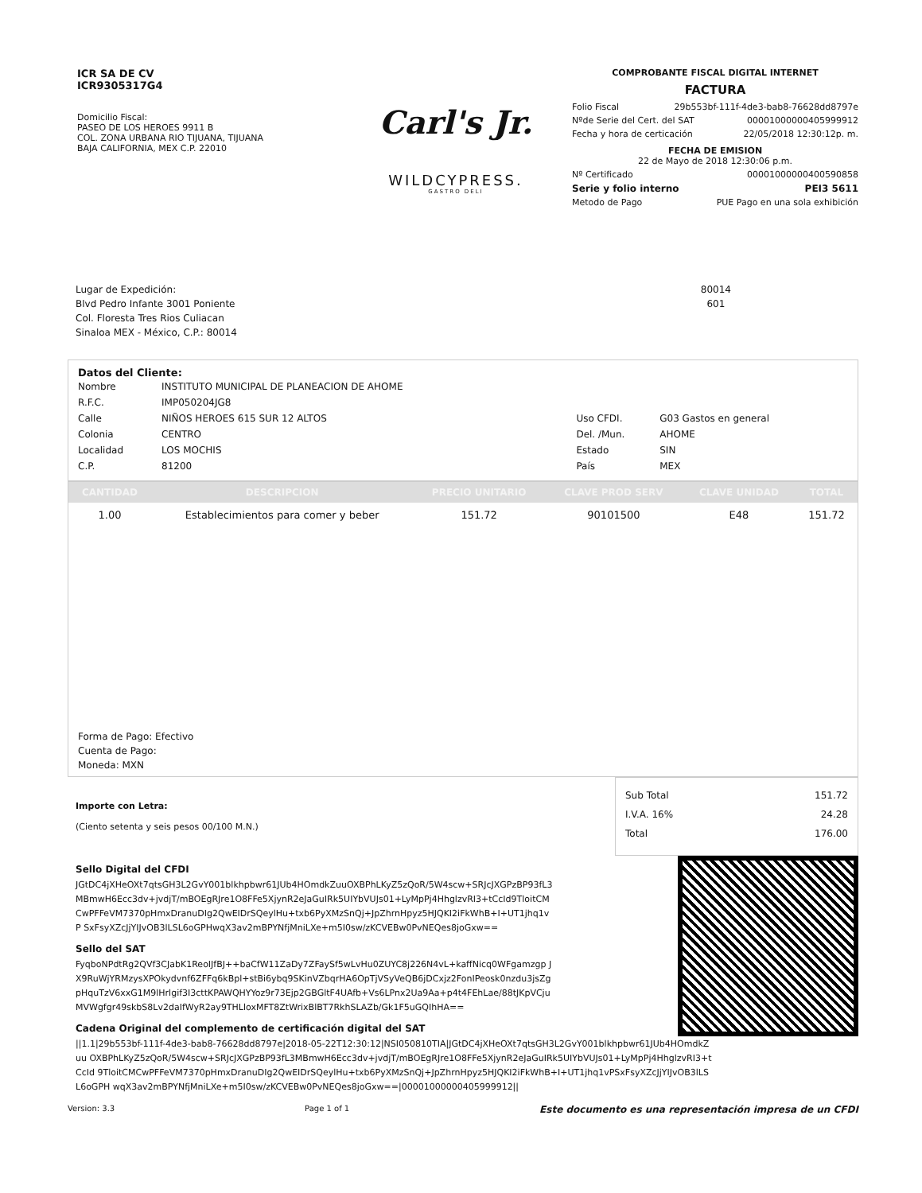ICR SA DE CV
ICR9305317G4
Domicilio Fiscal:
PASEO DE LOS HEROES 9911 B
COL. ZONA URBANA RIO TIJUANA, TIJUANA
BAJA CALIFORNIA, MEX C.P. 22010
Carl's Jr.
WILDCYPRESS.
GASTRO DELI
COMPROBANTE FISCAL DIGITAL INTERNET
FACTURA
Folio Fiscal 29b553bf-111f-4de3-bab8-76628dd8797e
Nºde Serie del Cert. del SAT 00001000000405999912
Fecha y hora de certicación 22/05/2018 12:30:12p. m.
FECHA DE EMISION
22 de Mayo de 2018 12:30:06 p.m.
Nº Certificado 00001000000400590858
Serie y folio interno PEI3 5611
Metodo de Pago PUE Pago en una sola exhibición
Lugar de Expedición:
Blvd Pedro Infante 3001 Poniente
Col. Floresta Tres Rios Culiacan
Sinaloa MEX - México, C.P.: 80014
80014
601
Datos del Cliente:
| Nombre | INSTITUTO MUNICIPAL DE PLANEACION DE AHOME | | |
| R.F.C. | IMP050204JG8 | | |
| Calle | NIÑOS HEROES 615 SUR 12 ALTOS | Uso CFDI. | G03 Gastos en general |
| Colonia | CENTRO | Del. /Mun. | AHOME |
| Localidad | LOS MOCHIS | Estado | SIN |
| C.P. | 81200 | País | MEX |
| CANTIDAD | DESCRIPCION | PRECIO UNITARIO | CLAVE PROD SERV | CLAVE UNIDAD | TOTAL |
| --- | --- | --- | --- | --- | --- |
| 1.00 | Establecimientos para comer y beber | 151.72 | 90101500 | E48 | 151.72 |
Forma de Pago: Efectivo
Cuenta de Pago:
Moneda: MXN
Importe con Letra:
(Ciento setenta y seis pesos 00/100 M.N.)
Sub Total 151.72
I.V.A. 16% 24.28
Total 176.00
Sello Digital del CFDI
JGtDC4jXHeOXt7qtsGH3L2GvY001blkhpbwr61JUb4HOmdkZuuOXBPhLKyZ5zQoR/5W4scw+SRJcJXGPzBP93fL3 MBmwH6Ecc3dv+jvdjT/mBOEgRJre1O8FFe5XjynR2eJaGuIRk5UIYbVUJs01+LyMpPj4HhglzvRI3+tCcId9TloitCM CwPFFeVM7370pHmxDranuDIg2QwEIDrSQeylHu+txb6PyXMzSnQj+JpZhrnHpyz5HJQKI2iFkWhB+I+UT1jhq1vP SxFsyXZcJjYIJvOB3lLSL6oGPHwqX3av2mBPYNfjMniLXe+m5I0sw/zKCVEBw0PvNEQes8joGxw==
Sello del SAT
FyqboNPdtRg2QVf3CJabK1ReoIJfBJ++baCfW11ZaDy7ZFaySf5wLvHu0ZUYC8j226N4vL+kaffNicq0WFgamzgp JX9RuWjYRMzysXPOkydvnf6ZFFq6kBpl+stBi6ybq9SKinVZbqrHA6OpTjVSyVeQB6jDCxjz2FonIPeosk0nzdu3jsZg pHquTzV6xxG1M9lHrlgif3I3cttKPAWQHYYoz9r73Ejp2GBGltF4UAfb+Vs6LPnx2Ua9Aa+p4t4FEhLae/88tJKpVCju MVWgfgr49skbS8Lv2daIfWyR2ay9THLloxMFT8ZtWrixBlBT7RkhSLAZb/Gk1F5uGQIhHA==
Cadena Original del complemento de certificación digital del SAT
||1.1|29b553bf-111f-4de3-bab8-76628dd8797e|2018-05-22T12:30:12|NSI050810TIA|JGtDC4jXHeOXt7qtsGH3L2GvY001blkhpbwr61JUb4HOmdkZuu OXBPhLKyZ5zQoR/5W4scw+SRJcJXGPzBP93fL3MBmwH6Ecc3dv+jvdjT/mBOEgRJre1O8FFe5XjynR2eJaGuIRk5UIYbVUJs01+LyMpPj4HhglzvRI3+tCcId 9TloitCMCwPFFeVM7370pHmxDranuDIg2QwEIDrSQeylHu+txb6PyXMzSnQj+JpZhrnHpyz5HJQKI2iFkWhB+I+UT1jhq1vPSxFsyXZcJjYIJvOB3lLSL6oGPH wqX3av2mBPYNfjMniLXe+m5I0sw/zKCVEBw0PvNEQes8joGxw==|00001000000405999912||
Version: 3.3 Page 1 of 1 Este documento es una representación impresa de un CFDI